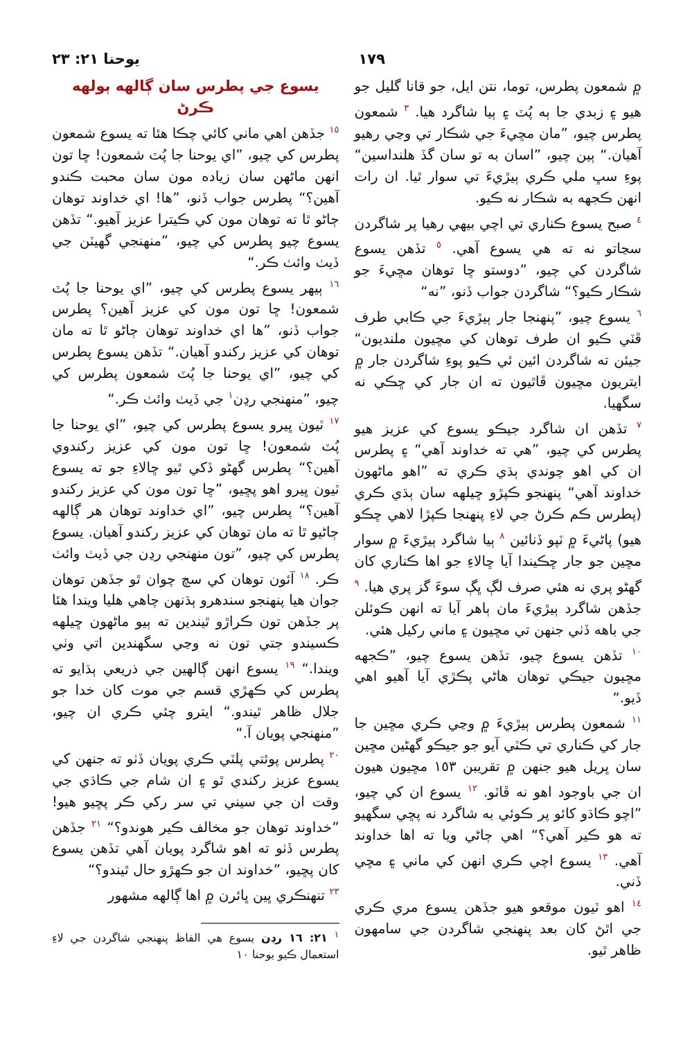١٧٩ يوحنا ٢١: ٢٣
۾ شمعون پطرس، توما، نتن ايل، جو قانا گليل جو هيو ۽ زبدي جا ٻه پُٽ ۽ ٻيا شاگرد هيا. <sup>٣</sup> شمعون پطرس چيو، ”مان مڇيءَ جي شڪار تي وڃي رهيو آهيان.“ ٻين چيو، ”اسان به تو سان گڏ هلنداسين“ پوءِ سڀ ملي ڪري ٻيڙيءَ تي سوار ٿيا. ان رات انهن ڪجهه به شڪار نه ڪيو.
<sup>٤</sup> صبح يسوع ڪناري تي اچي بيهي رهيا پر شاگردن سڃاتو نه ته هي يسوع آهي. <sup>٥</sup> تڏهن يسوع شاگردن کي چيو، ”دوستو ڇا توهان مڇيءَ جو شڪار ڪيو؟“ شاگردن جواب ڏنو، ”نه“
<sup>٦</sup> يسوع چيو، ”پنهنجا جار ٻيڙيءَ جي ڪابي طرف ڦٽي ڪيو ان طرف توهان کي مڇيون ملنديون“ جيئن ته شاگردن ائين ئي ڪيو پوءِ شاگردن جار ۾ ايتريون مڇيون ڦاٿيون ته ان جار کي ڇڪي نه سگهيا.
<sup>٧</sup> تڏهن ان شاگرد جيڪو يسوع کي عزيز هيو پطرس کي چيو، ”هي ته خداوند آهي“ ۽ پطرس ان کي اهو چوندي ٻڌي ڪري ته ”اهو ماڻهون خداوند آهي“ پنهنجو ڪپڙو ڇيلهه سان ٻڌي ڪري (پطرس ڪم ڪرڻ جي لاءِ پنهنجا ڪپڙا لاهي ڇڪو هيو) پاڻيءَ ۾ ٽپو ڏنائين <sup>٨</sup> ٻيا شاگرد ٻيڙيءَ ۾ سوار مڇين جو جار ڇڪيندا آيا ڇالاءِ جو اها ڪناري کان گهڻو پري نه هئي صرف لڳ ڀڳ سوءَ گز پري هيا. <sup>٩</sup> جڏهن شاگرد ٻيڙيءَ مان ٻاهر آيا ته انهن ڪوئلن جي باهه ڏٺي جنهن تي مڇيون ۽ ماني رکيل هئي.
<sup>١٠</sup> تڏهن يسوع چيو، تڏهن يسوع چيو، ”ڪجهه مڇيون جيڪي توهان هاڻي پڪڙي آيا آهيو اهي ڏيو.“
<sup>١١</sup> شمعون پطرس ٻيڙيءَ ۾ وڃي ڪري مڇين جا جار کي ڪناري تي ڪٽي آيو جو جيڪو گهڻين مڇين سان ڀريل هيو جنهن ۾ تقريبن ١٥٣ مڇيون هيون ان جي باوجود اهو نه ڦاٽو. <sup>١٢</sup> يسوع ان کي چيو، ”اچو ڪاڌو کائو پر ڪوئي به شاگرد نه پڇي سگهيو ته هو ڪير آهي؟“ اهي ڄاڻي ويا ته اها خداوند آهي. <sup>١٣</sup> يسوع اچي ڪري انهن کي ماني ۽ مڇي ڏني.
<sup>١٤</sup> اهو ٽيون موقعو هيو جڏهن يسوع مري ڪري جي اٿڻ کان بعد پنهنجي شاگردن جي سامهون ظاهر ٿيو.
يسوع جي پطرس سان ڳالهه ٻولهه ڪرڻ
<sup>١٥</sup> جڏهن اهي ماني کائي چڪا هئا ته يسوع شمعون پطرس کي چيو، ”اي يوحنا جا پُٽ شمعون! ڇا تون انهن ماڻهن سان زياده مون سان محبت ڪندو آهين؟“ پطرس جواب ڏنو، ”ها! اي خداوند توهان ڄاڻو ٿا ته توهان مون کي ڪيترا عزيز آهيو.“ تڏهن يسوع چيو پطرس کي چيو، ”منهنجي گهيٽن جي ڏيٺ وائٺ ڪر.“
<sup>١٦</sup> ٻيهر يسوع پطرس کي چيو، ”اي يوحنا جا پُٽ شمعون! ڇا تون مون کي عزيز آهين؟ پطرس جواب ڏنو، ”ها اي خداوند توهان ڄاڻو ٿا ته مان توهان کي عزيز رکندو آهيان.“ تڏهن يسوع پطرس کي چيو، ”اي يوحنا جا پُٽ شمعون پطرس کي چيو، ”منهنجي رڍن<sup>١</sup> جي ڏيٺ وائٺ ڪر.“
<sup>١٧</sup> ٽيون ڀيرو يسوع پطرس کي چيو، ”اي يوحنا جا پُٽ شمعون! ڇا تون مون کي عزيز رکندوي آهين؟“ پطرس گهڻو ڏکي ٿيو ڇالاءِ جو ته يسوع ٽيون ڀيرو اهو پڇيو، ”ڇا تون مون کي عزيز رکندو آهين؟“ پطرس چيو، ”اي خداوند توهان هر ڳالهه ڄاڻيو ٿا ته مان توهان کي عزيز رکندو آهيان. يسوع پطرس کي چيو، ”تون منهنجي رڍن جي ڏيٺ وائٺ ڪر. <sup>١٨</sup> آئون توهان کي سچ چوان ٿو جڏهن توهان جوان هيا پنهنجو سندهرو ٻڌنهن چاهي هليا ويندا هئا پر جڏهن تون ڪراڙو ٿيندين ته ٻيو ماڻهون ڇيلهه ڪسيندو جتي تون نه وڃي سگهندين اتي وٺي ويندا.“ <sup>١٩</sup> يسوع انهن ڳالهين جي ذريعي ٻڌايو ته پطرس کي ڪهڙي قسم جي موت کان خدا جو جلال ظاهر ٿيندو.“ ايترو چئي ڪري ان چيو، ”منهنجي پويان آ.“
<sup>٢٠</sup> پطرس پوئتي پلٽي ڪري پويان ڏٺو ته جنهن کي يسوع عزيز رکندي ٿو ۽ ان شام جي ڪاڌي جي وقت ان جي سيني تي سر رکي ڪر پڇيو هيو! ”خداوند توهان جو مخالف ڪير هوندو؟“ <sup>٢١</sup> جڏهن پطرس ڏٺو ته اهو شاگرد پويان آهي تڏهن يسوع کان پڇيو، ”خداوند ان جو ڪهڙو حال ٿيندو؟“
<sup>٢٣</sup> تنهنڪري ڀين ڀائرن ۾ اها ڳالهه مشهور
<sup>١</sup> ٢١: ١٦ رڍن يسوع هي الفاظ پنهنجي شاگردن جي لاءِ استعمال ڪيو يوحنا ١٠